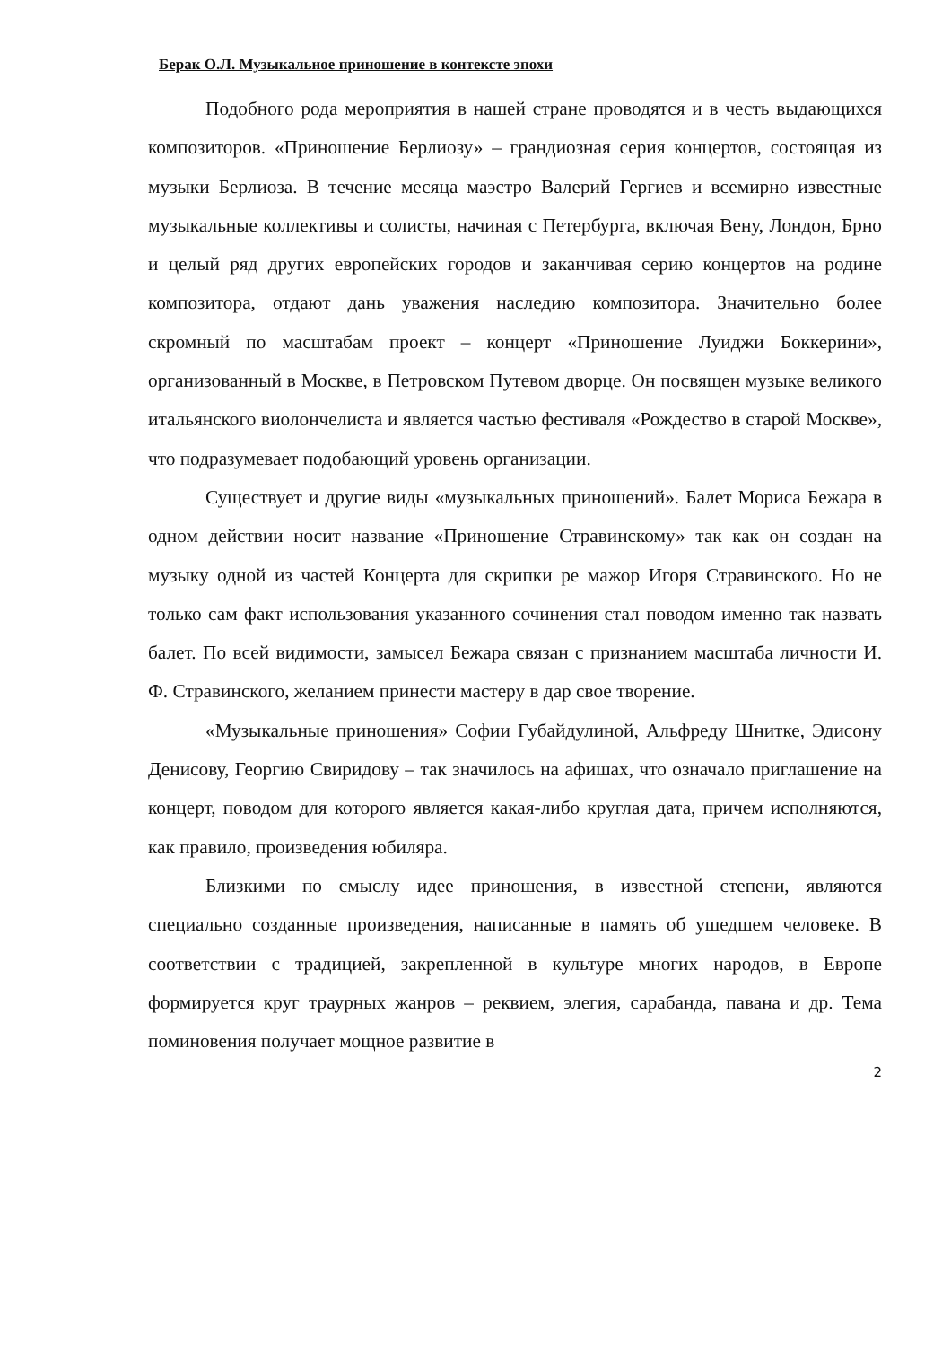Берак О.Л. Музыкальное приношение в контексте эпохи
Подобного рода мероприятия в нашей стране проводятся и в честь выдающихся композиторов. «Приношение Берлиозу» – грандиозная серия концертов, состоящая из музыки Берлиоза. В течение месяца маэстро Валерий Гергиев и всемирно известные музыкальные коллективы и солисты, начиная с Петербурга, включая Вену, Лондон, Брно и целый ряд других европейских городов и заканчивая серию концертов на родине композитора, отдают дань уважения наследию композитора. Значительно более скромный по масштабам проект – концерт «Приношение Луиджи Боккерини», организованный в Москве, в Петровском Путевом дворце. Он посвящен музыке великого итальянского виолончелиста и является частью фестиваля «Рождество в старой Москве», что подразумевает подобающий уровень организации.
Существует и другие виды «музыкальных приношений». Балет Мориса Бежара в одном действии носит название «Приношение Стравинскому» так как он создан на музыку одной из частей Концерта для скрипки ре мажор Игоря Стравинского. Но не только сам факт использования указанного сочинения стал поводом именно так назвать балет. По всей видимости, замысел Бежара связан с признанием масштаба личности И. Ф. Стравинского, желанием принести мастеру в дар свое творение.
«Музыкальные приношения» Софии Губайдулиной, Альфреду Шнитке, Эдисону Денисову, Георгию Свиридову – так значилось на афишах, что означало приглашение на концерт, поводом для которого является какая-либо круглая дата, причем исполняются, как правило, произведения юбиляра.
Близкими по смыслу идее приношения, в известной степени, являются специально созданные произведения, написанные в память об ушедшем человеке. В соответствии с традицией, закрепленной в культуре многих народов, в Европе формируется круг траурных жанров – реквием, элегия, сарабанда, павана и др. Тема поминовения получает мощное развитие в
2